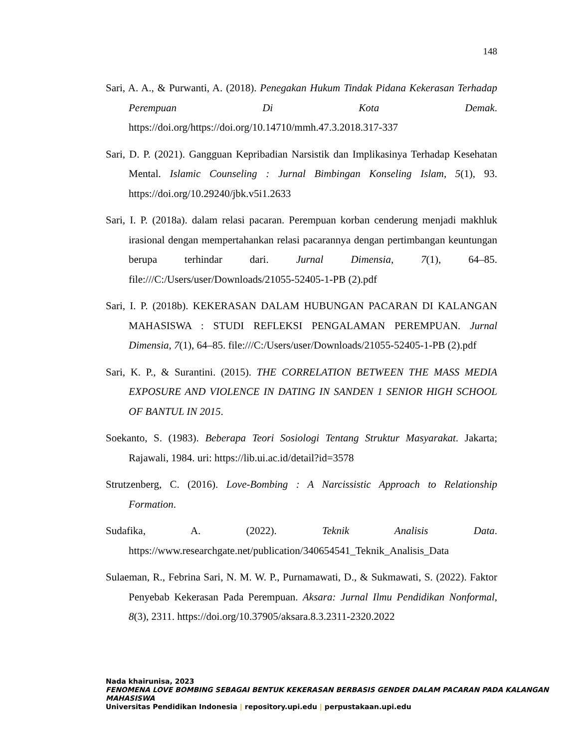148
Sari, A. A., & Purwanti, A. (2018). Penegakan Hukum Tindak Pidana Kekerasan Terhadap Perempuan Di Kota Demak. https://doi.org/https://doi.org/10.14710/mmh.47.3.2018.317-337
Sari, D. P. (2021). Gangguan Kepribadian Narsistik dan Implikasinya Terhadap Kesehatan Mental. Islamic Counseling : Jurnal Bimbingan Konseling Islam, 5(1), 93. https://doi.org/10.29240/jbk.v5i1.2633
Sari, I. P. (2018a). dalam relasi pacaran. Perempuan korban cenderung menjadi makhluk irasional dengan mempertahankan relasi pacarannya dengan pertimbangan keuntungan berupa terhindar dari. Jurnal Dimensia, 7(1), 64–85. file:///C:/Users/user/Downloads/21055-52405-1-PB (2).pdf
Sari, I. P. (2018b). KEKERASAN DALAM HUBUNGAN PACARAN DI KALANGAN MAHASISWA : STUDI REFLEKSI PENGALAMAN PEREMPUAN. Jurnal Dimensia, 7(1), 64–85. file:///C:/Users/user/Downloads/21055-52405-1-PB (2).pdf
Sari, K. P., & Surantini. (2015). THE CORRELATION BETWEEN THE MASS MEDIA EXPOSURE AND VIOLENCE IN DATING IN SANDEN 1 SENIOR HIGH SCHOOL OF BANTUL IN 2015.
Soekanto, S. (1983). Beberapa Teori Sosiologi Tentang Struktur Masyarakat. Jakarta; Rajawali, 1984. uri: https://lib.ui.ac.id/detail?id=3578
Strutzenberg, C. (2016). Love-Bombing : A Narcissistic Approach to Relationship Formation.
Sudafika, A. (2022). Teknik Analisis Data. https://www.researchgate.net/publication/340654541_Teknik_Analisis_Data
Sulaeman, R., Febrina Sari, N. M. W. P., Purnamawati, D., & Sukmawati, S. (2022). Faktor Penyebab Kekerasan Pada Perempuan. Aksara: Jurnal Ilmu Pendidikan Nonformal, 8(3), 2311. https://doi.org/10.37905/aksara.8.3.2311-2320.2022
Nada khairunisa, 2023
FENOMENA LOVE BOMBING SEBAGAI BENTUK KEKERASAN BERBASIS GENDER DALAM PACARAN PADA KALANGAN MAHASISWA
Universitas Pendidikan Indonesia | repository.upi.edu | perpustakaan.upi.edu